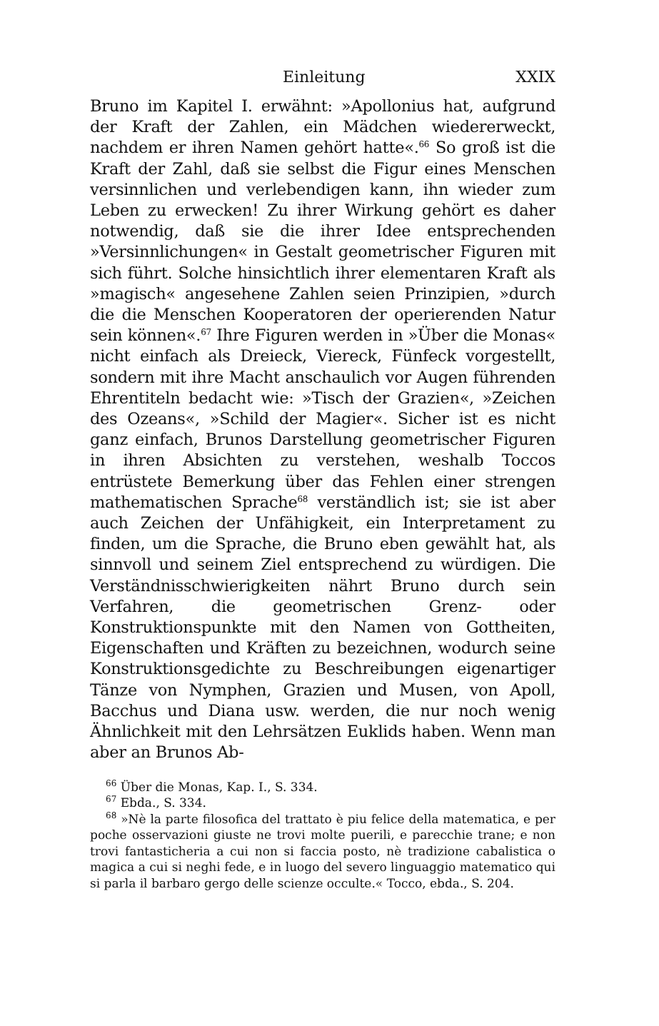Einleitung XXIX
Bruno im Kapitel I. erwähnt: »Apollonius hat, aufgrund der Kraft der Zahlen, ein Mädchen wiedererweckt, nachdem er ihren Namen gehört hatte«.<sup>66</sup> So groß ist die Kraft der Zahl, daß sie selbst die Figur eines Menschen versinnlichen und verlebendigen kann, ihn wieder zum Leben zu erwecken! Zu ihrer Wirkung gehört es daher notwendig, daß sie die ihrer Idee entsprechenden »Versinnlichungen« in Gestalt geometrischer Figuren mit sich führt. Solche hinsichtlich ihrer elementaren Kraft als »magisch« angesehene Zahlen seien Prinzipien, »durch die die Menschen Kooperatoren der operierenden Natur sein können«.<sup>67</sup> Ihre Figuren werden in »Über die Monas« nicht einfach als Dreieck, Viereck, Fünfeck vorgestellt, sondern mit ihre Macht anschaulich vor Augen führenden Ehrentiteln bedacht wie: »Tisch der Grazien«, »Zeichen des Ozeans«, »Schild der Magier«. Sicher ist es nicht ganz einfach, Brunos Darstellung geometrischer Figuren in ihren Absichten zu verstehen, weshalb Toccos entrüstete Bemerkung über das Fehlen einer strengen mathematischen Sprache<sup>68</sup> verständlich ist; sie ist aber auch Zeichen der Unfähigkeit, ein Interpretament zu finden, um die Sprache, die Bruno eben gewählt hat, als sinnvoll und seinem Ziel entsprechend zu würdigen. Die Verständnisschwierigkeiten nährt Bruno durch sein Verfahren, die geometrischen Grenz- oder Konstruktionspunkte mit den Namen von Gottheiten, Eigenschaften und Kräften zu bezeichnen, wodurch seine Konstruktionsgedichte zu Beschreibungen eigenartiger Tänze von Nymphen, Grazien und Musen, von Apoll, Bacchus und Diana usw. werden, die nur noch wenig Ähnlichkeit mit den Lehrsätzen Euklids haben. Wenn man aber an Brunos Ab-
<sup>66</sup> Über die Monas, Kap. I., S. 334.
<sup>67</sup> Ebda., S. 334.
<sup>68</sup> »Nè la parte filosofica del trattato è piu felice della matematica, e per poche osservazioni giuste ne trovi molte puerili, e parecchie trane; e non trovi fantasticheria a cui non si faccia posto, nè tradizione cabalistica o magica a cui si neghi fede, e in luogo del severo linguaggio matematico qui si parla il barbaro gergo delle scienze occulte.« Tocco, ebda., S. 204.